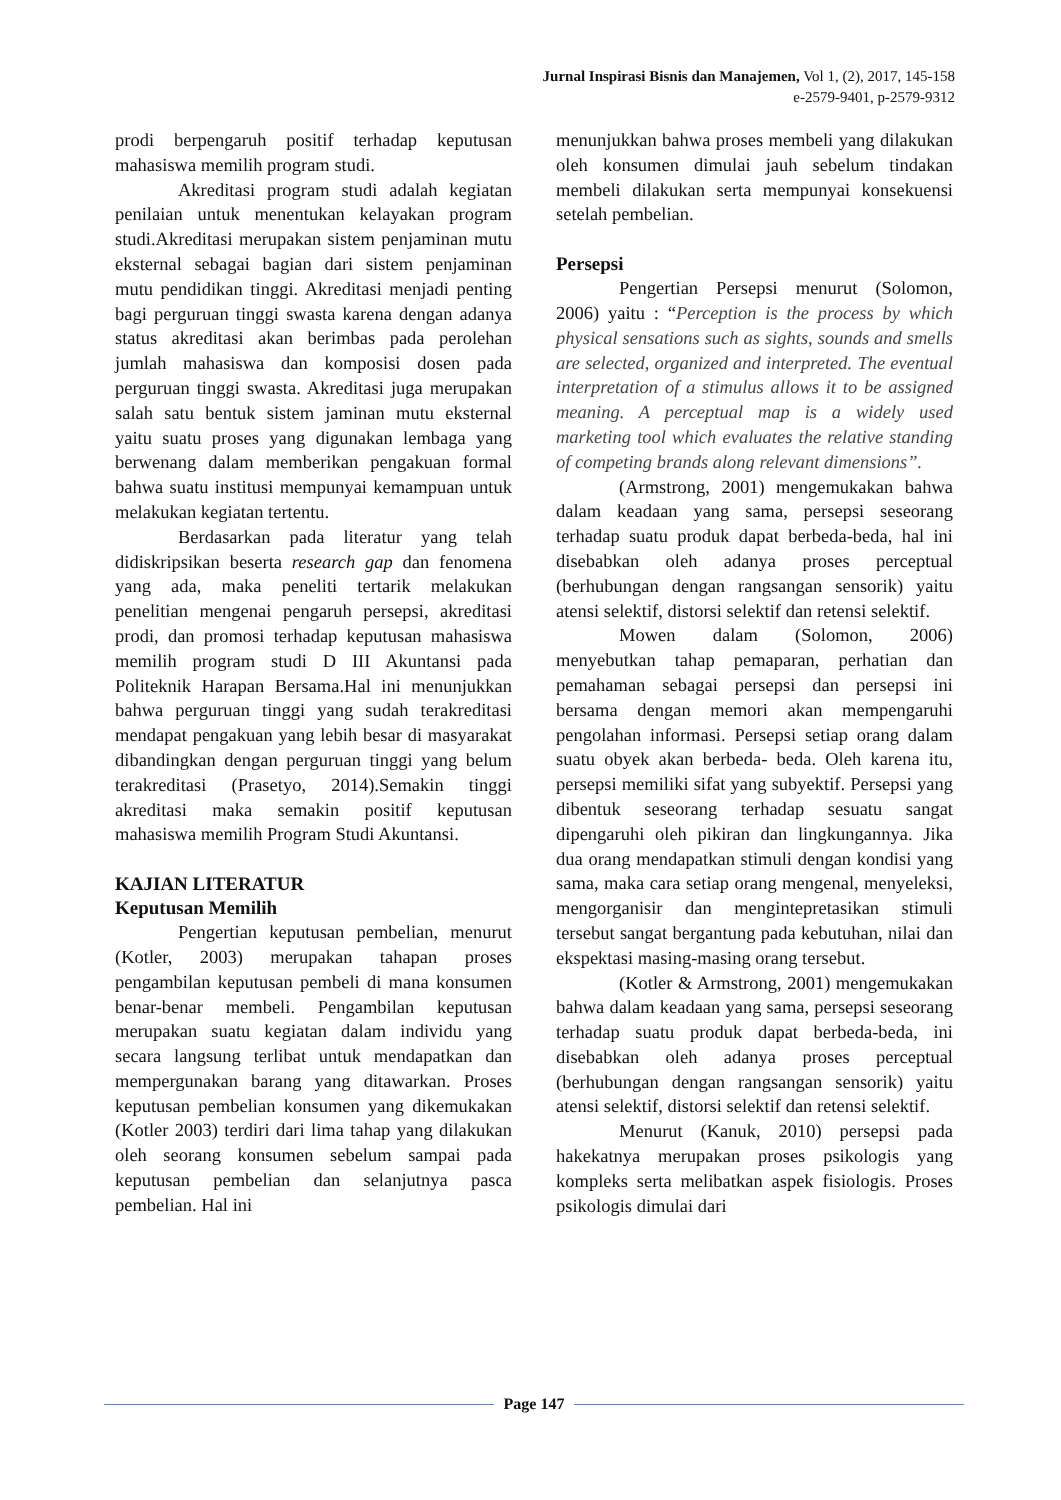Jurnal Inspirasi Bisnis dan Manajemen, Vol 1, (2), 2017, 145-158
e-2579-9401, p-2579-9312
prodi berpengaruh positif terhadap keputusan mahasiswa memilih program studi.
Akreditasi program studi adalah kegiatan penilaian untuk menentukan kelayakan program studi.Akreditasi merupakan sistem penjaminan mutu eksternal sebagai bagian dari sistem penjaminan mutu pendidikan tinggi. Akreditasi menjadi penting bagi perguruan tinggi swasta karena dengan adanya status akreditasi akan berimbas pada perolehan jumlah mahasiswa dan komposisi dosen pada perguruan tinggi swasta. Akreditasi juga merupakan salah satu bentuk sistem jaminan mutu eksternal yaitu suatu proses yang digunakan lembaga yang berwenang dalam memberikan pengakuan formal bahwa suatu institusi mempunyai kemampuan untuk melakukan kegiatan tertentu.
Berdasarkan pada literatur yang telah didiskripsikan beserta research gap dan fenomena yang ada, maka peneliti tertarik melakukan penelitian mengenai pengaruh persepsi, akreditasi prodi, dan promosi terhadap keputusan mahasiswa memilih program studi D III Akuntansi pada Politeknik Harapan Bersama.Hal ini menunjukkan bahwa perguruan tinggi yang sudah terakreditasi mendapat pengakuan yang lebih besar di masyarakat dibandingkan dengan perguruan tinggi yang belum terakreditasi (Prasetyo, 2014).Semakin tinggi akreditasi maka semakin positif keputusan mahasiswa memilih Program Studi Akuntansi.
KAJIAN LITERATUR
Keputusan Memilih
Pengertian keputusan pembelian, menurut (Kotler, 2003) merupakan tahapan proses pengambilan keputusan pembeli di mana konsumen benar-benar membeli. Pengambilan keputusan merupakan suatu kegiatan dalam individu yang secara langsung terlibat untuk mendapatkan dan mempergunakan barang yang ditawarkan. Proses keputusan pembelian konsumen yang dikemukakan (Kotler 2003) terdiri dari lima tahap yang dilakukan oleh seorang konsumen sebelum sampai pada keputusan pembelian dan selanjutnya pasca pembelian. Hal ini
menunjukkan bahwa proses membeli yang dilakukan oleh konsumen dimulai jauh sebelum tindakan membeli dilakukan serta mempunyai konsekuensi setelah pembelian.
Persepsi
Pengertian Persepsi menurut (Solomon, 2006) yaitu : “Perception is the process by which physical sensations such as sights, sounds and smells are selected, organized and interpreted. The eventual interpretation of a stimulus allows it to be assigned meaning. A perceptual map is a widely used marketing tool which evaluates the relative standing of competing brands along relevant dimensions”.
(Armstrong, 2001) mengemukakan bahwa dalam keadaan yang sama, persepsi seseorang terhadap suatu produk dapat berbeda-beda, hal ini disebabkan oleh adanya proses perceptual (berhubungan dengan rangsangan sensorik) yaitu atensi selektif, distorsi selektif dan retensi selektif.
Mowen dalam (Solomon, 2006) menyebutkan tahap pemaparan, perhatian dan pemahaman sebagai persepsi dan persepsi ini bersama dengan memori akan mempengaruhi pengolahan informasi. Persepsi setiap orang dalam suatu obyek akan berbeda- beda. Oleh karena itu, persepsi memiliki sifat yang subyektif. Persepsi yang dibentuk seseorang terhadap sesuatu sangat dipengaruhi oleh pikiran dan lingkungannya. Jika dua orang mendapatkan stimuli dengan kondisi yang sama, maka cara setiap orang mengenal, menyeleksi, mengorganisir dan mengintepretasikan stimuli tersebut sangat bergantung pada kebutuhan, nilai dan ekspektasi masing-masing orang tersebut.
(Kotler & Armstrong, 2001) mengemukakan bahwa dalam keadaan yang sama, persepsi seseorang terhadap suatu produk dapat berbeda-beda, ini disebabkan oleh adanya proses perceptual (berhubungan dengan rangsangan sensorik) yaitu atensi selektif, distorsi selektif dan retensi selektif.
Menurut (Kanuk, 2010) persepsi pada hakekatnya merupakan proses psikologis yang kompleks serta melibatkan aspek fisiologis. Proses psikologis dimulai dari
Page 147